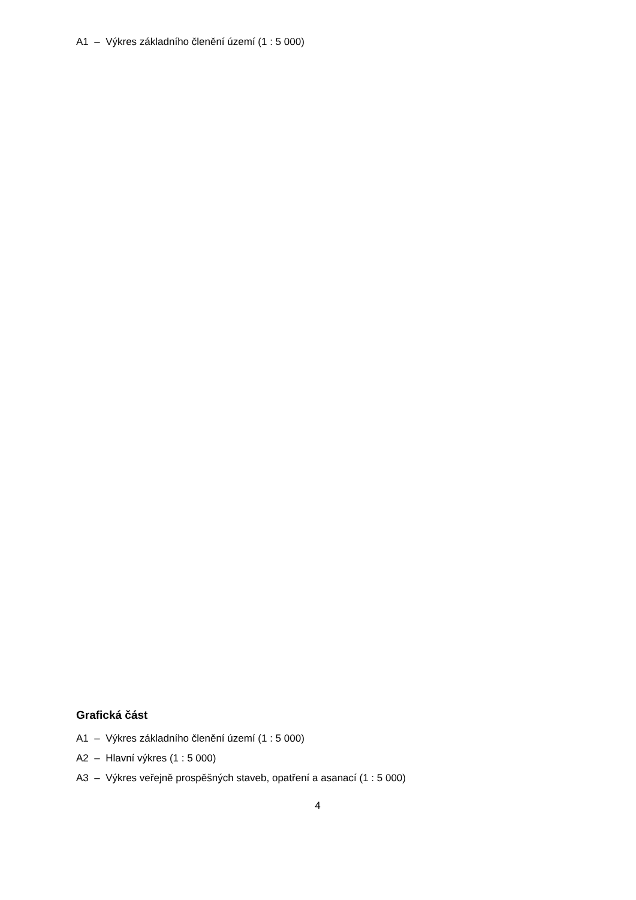A1 – Výkres základního členění území (1 : 5 000)
Grafická část
A1 – Výkres základního členění území (1 : 5 000)
A2 – Hlavní výkres (1 : 5 000)
A3 – Výkres veřejně prospěšných staveb, opatření a asanací (1 : 5 000)
4